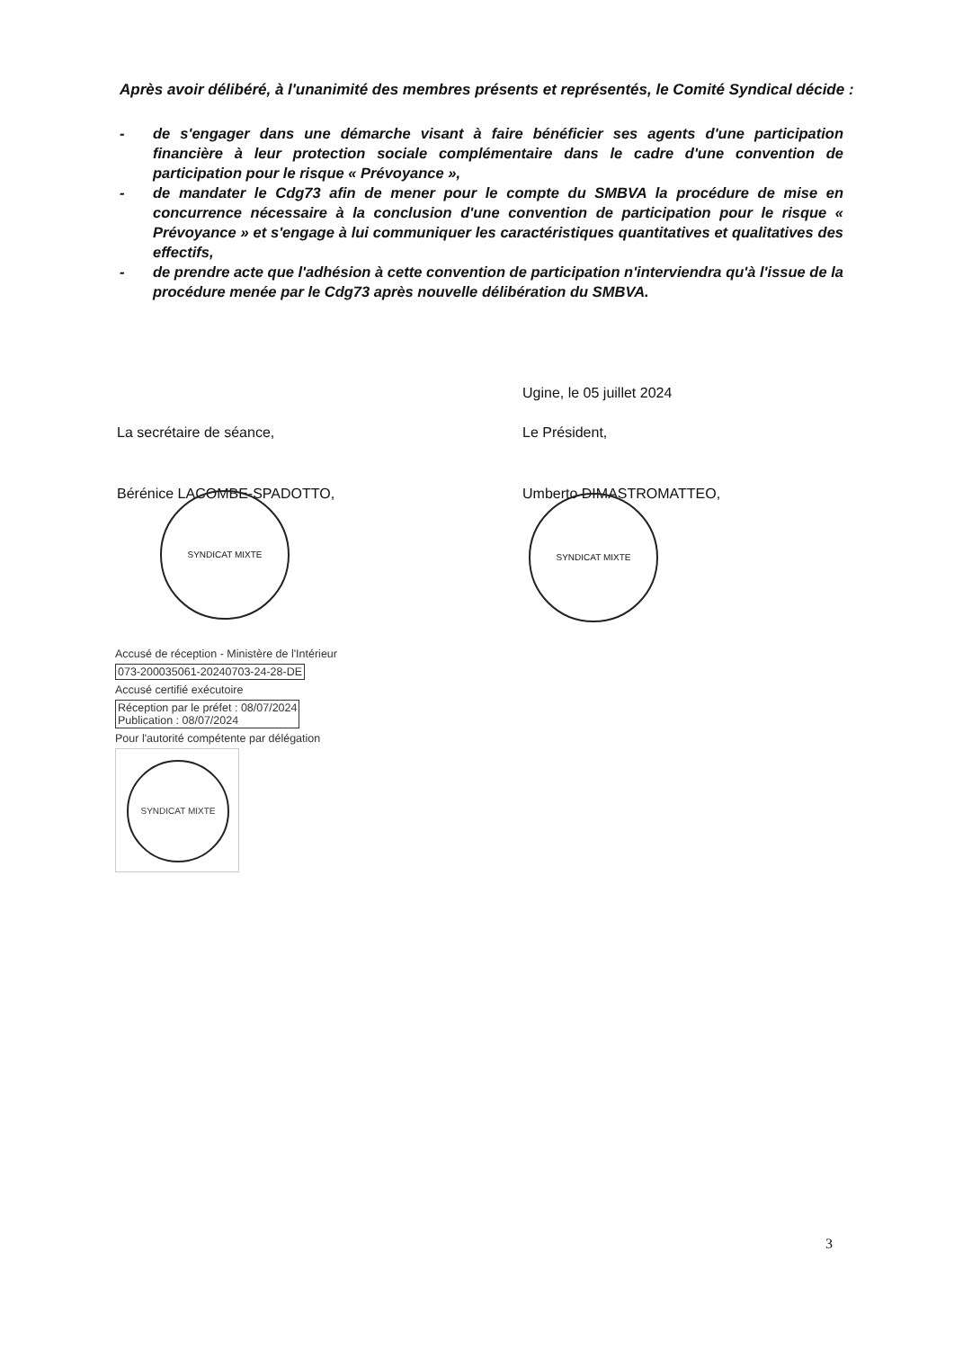Après avoir délibéré, à l'unanimité des membres présents et représentés, le Comité Syndical décide :
- de s'engager dans une démarche visant à faire bénéficier ses agents d'une participation financière à leur protection sociale complémentaire dans le cadre d'une convention de participation pour le risque « Prévoyance »,
- de mandater le Cdg73 afin de mener pour le compte du SMBVA la procédure de mise en concurrence nécessaire à la conclusion d'une convention de participation pour le risque « Prévoyance » et s'engage à lui communiquer les caractéristiques quantitatives et qualitatives des effectifs,
- de prendre acte que l'adhésion à cette convention de participation n'interviendra qu'à l'issue de la procédure menée par le Cdg73 après nouvelle délibération du SMBVA.
Ugine, le 05 juillet 2024
La secrétaire de séance, Le Président,
Bérénice LACOMBE-SPADOTTO, Umberto DIMASTROMATTEO,
SYNDICAT MIXTE SYNDICAT MIXTE
Accusé de réception - Ministère de l'Intérieur
073-200035061-20240703-24-28-DE
Accusé certifié exécutoire
Réception par le préfet : 08/07/2024
Publication : 08/07/2024
Pour l'autorité compétente par délégation
SYNDICAT MIXTE
3